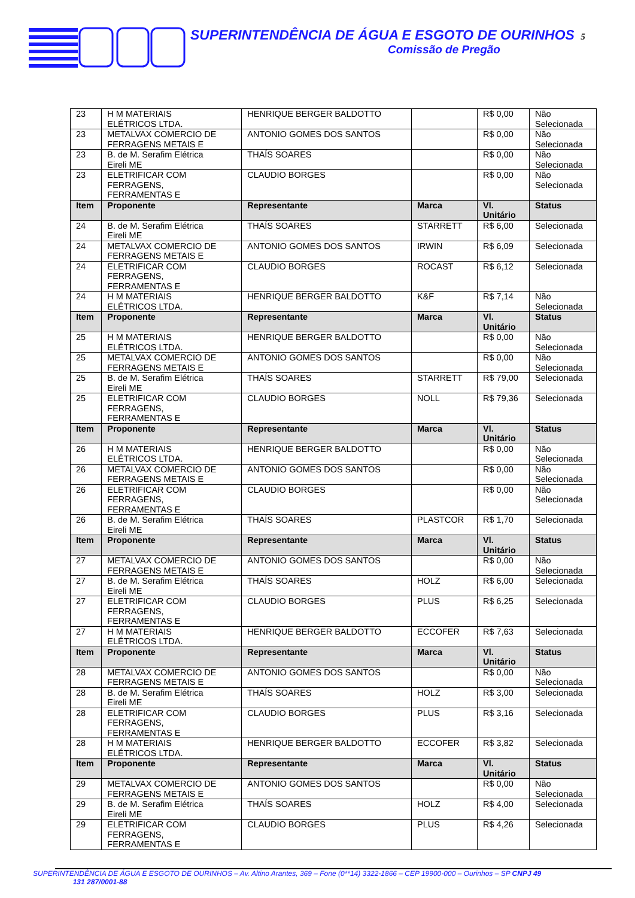SUPERINTENDÊNCIA DE ÁGUA E ESGOTO DE OURINHOS 5
Comissão de Pregão
| 23 | H M MATERIAIS ELÉTRICOS LTDA. | HENRIQUE BERGER BALDOTTO | | R$ 0,00 | Não Selecionada |
| 23 | METALVAX COMERCIO DE FERRAGENS METAIS E | ANTONIO GOMES DOS SANTOS | | R$ 0,00 | Não Selecionada |
| 23 | B. de M. Serafim Elétrica Eireli ME | THAÍS SOARES | | R$ 0,00 | Não Selecionada |
| 23 | ELETRIFICAR COM FERRAGENS, FERRAMENTAS E | CLAUDIO BORGES | | R$ 0,00 | Não Selecionada |
| Item | Proponente | Representante | Marca | Vl. Unitário | Status |
| 24 | B. de M. Serafim Elétrica Eireli ME | THAÍS SOARES | STARRETT | R$ 6,00 | Selecionada |
| 24 | METALVAX COMERCIO DE FERRAGENS METAIS E | ANTONIO GOMES DOS SANTOS | IRWIN | R$ 6,09 | Selecionada |
| 24 | ELETRIFICAR COM FERRAGENS, FERRAMENTAS E | CLAUDIO BORGES | ROCAST | R$ 6,12 | Selecionada |
| 24 | H M MATERIAIS ELÉTRICOS LTDA. | HENRIQUE BERGER BALDOTTO | K&F | R$ 7,14 | Não Selecionada |
| Item | Proponente | Representante | Marca | Vl. Unitário | Status |
| 25 | H M MATERIAIS ELÉTRICOS LTDA. | HENRIQUE BERGER BALDOTTO | | R$ 0,00 | Não Selecionada |
| 25 | METALVAX COMERCIO DE FERRAGENS METAIS E | ANTONIO GOMES DOS SANTOS | | R$ 0,00 | Não Selecionada |
| 25 | B. de M. Serafim Elétrica Eireli ME | THAÍS SOARES | STARRETT | R$ 79,00 | Selecionada |
| 25 | ELETRIFICAR COM FERRAGENS, FERRAMENTAS E | CLAUDIO BORGES | NOLL | R$ 79,36 | Selecionada |
| Item | Proponente | Representante | Marca | Vl. Unitário | Status |
| 26 | H M MATERIAIS ELÉTRICOS LTDA. | HENRIQUE BERGER BALDOTTO | | R$ 0,00 | Não Selecionada |
| 26 | METALVAX COMERCIO DE FERRAGENS METAIS E | ANTONIO GOMES DOS SANTOS | | R$ 0,00 | Não Selecionada |
| 26 | ELETRIFICAR COM FERRAGENS, FERRAMENTAS E | CLAUDIO BORGES | | R$ 0,00 | Não Selecionada |
| 26 | B. de M. Serafim Elétrica Eireli ME | THAÍS SOARES | PLASTCOR | R$ 1,70 | Selecionada |
| Item | Proponente | Representante | Marca | Vl. Unitário | Status |
| 27 | METALVAX COMERCIO DE FERRAGENS METAIS E | ANTONIO GOMES DOS SANTOS | | R$ 0,00 | Não Selecionada |
| 27 | B. de M. Serafim Elétrica Eireli ME | THAÍS SOARES | HOLZ | R$ 6,00 | Selecionada |
| 27 | ELETRIFICAR COM FERRAGENS, FERRAMENTAS E | CLAUDIO BORGES | PLUS | R$ 6,25 | Selecionada |
| 27 | H M MATERIAIS ELÉTRICOS LTDA. | HENRIQUE BERGER BALDOTTO | ECCOFER | R$ 7,63 | Selecionada |
| Item | Proponente | Representante | Marca | Vl. Unitário | Status |
| 28 | METALVAX COMERCIO DE FERRAGENS METAIS E | ANTONIO GOMES DOS SANTOS | | R$ 0,00 | Não Selecionada |
| 28 | B. de M. Serafim Elétrica Eireli ME | THAÍS SOARES | HOLZ | R$ 3,00 | Selecionada |
| 28 | ELETRIFICAR COM FERRAGENS, FERRAMENTAS E | CLAUDIO BORGES | PLUS | R$ 3,16 | Selecionada |
| 28 | H M MATERIAIS ELÉTRICOS LTDA. | HENRIQUE BERGER BALDOTTO | ECCOFER | R$ 3,82 | Selecionada |
| Item | Proponente | Representante | Marca | Vl. Unitário | Status |
| 29 | METALVAX COMERCIO DE FERRAGENS METAIS E | ANTONIO GOMES DOS SANTOS | | R$ 0,00 | Não Selecionada |
| 29 | B. de M. Serafim Elétrica Eireli ME | THAÍS SOARES | HOLZ | R$ 4,00 | Selecionada |
| 29 | ELETRIFICAR COM FERRAGENS, FERRAMENTAS E | CLAUDIO BORGES | PLUS | R$ 4,26 | Selecionada |
SUPERINTENDÊNCIA DE ÁGUA E ESGOTO DE OURINHOS – Av. Altino Arantes, 369 – Fone (0**14) 3322-1866 – CEP 19900-000 – Ourinhos – SP CNPJ 49
131 287/0001-88